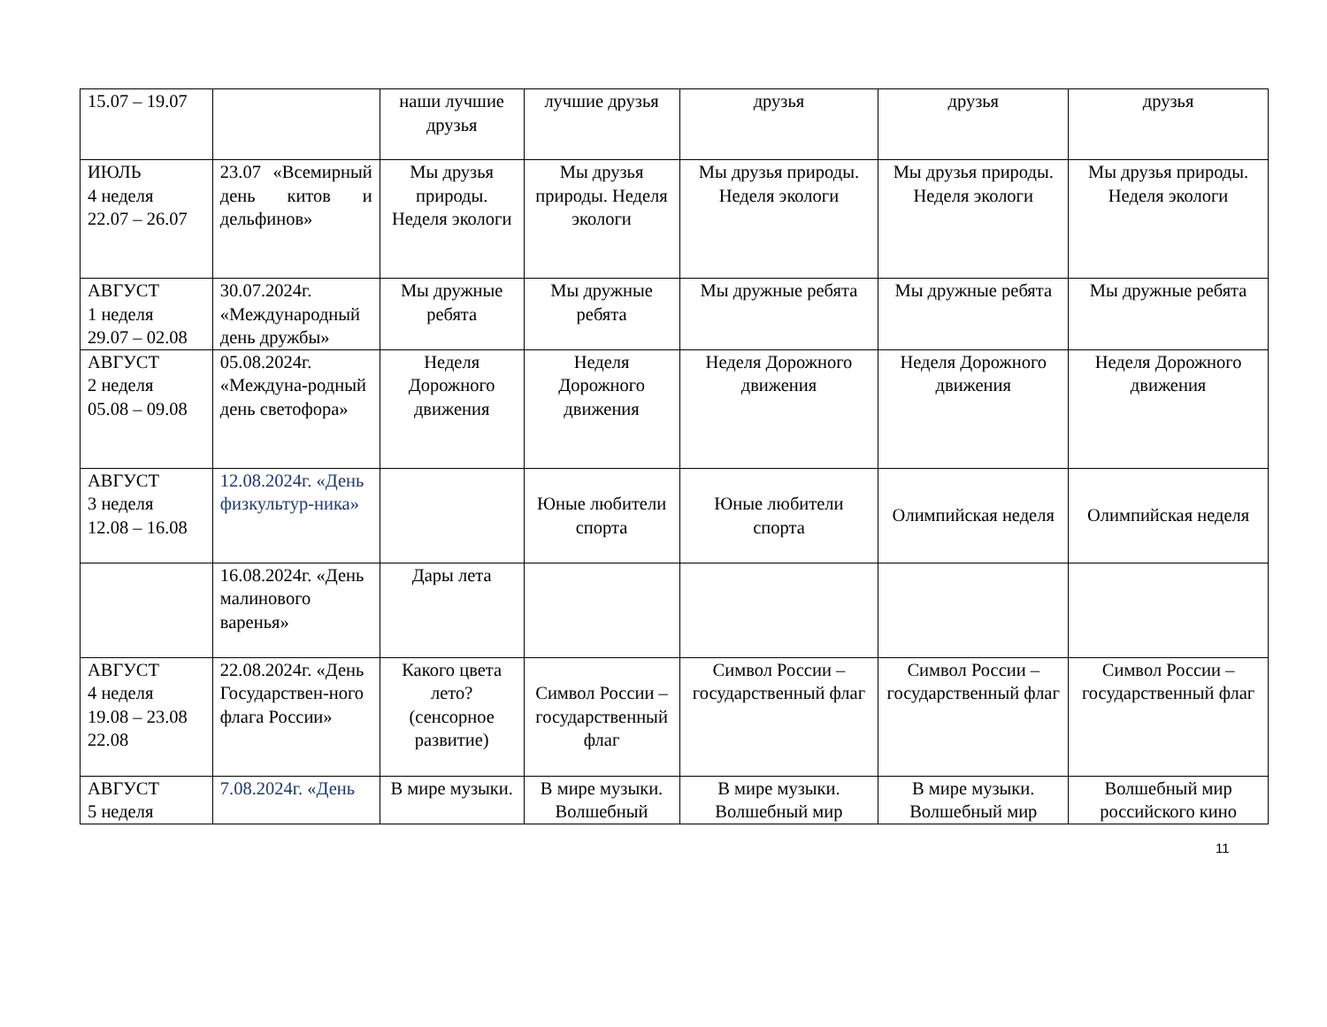| 15.07 – 19.07 | | наши лучшие друзья | лучшие друзья | друзья | друзья | друзья |
| ИЮЛЬ 4 неделя 22.07 – 26.07 | 23.07 «Всемирный день китов и дельфинов» | Мы друзья природы. Неделя экологи | Мы друзья природы. Неделя экологи | Мы друзья природы. Неделя экологи | Мы друзья природы. Неделя экологи | Мы друзья природы. Неделя экологи |
| АВГУСТ 1 неделя 29.07 – 02.08 | 30.07.2024г. «Международный день дружбы» | Мы дружные ребята | Мы дружные ребята | Мы дружные ребята | Мы дружные ребята | Мы дружные ребята |
| АВГУСТ 2 неделя 05.08 – 09.08 | 05.08.2024г. «Междуна-родный день светофора» | Неделя Дорожного движения | Неделя Дорожного движения | Неделя Дорожного движения | Неделя Дорожного движения | Неделя Дорожного движения |
| АВГУСТ 3 неделя 12.08 – 16.08 | 12.08.2024г. «День физкультур-ника» | | Юные любители спорта | Юные любители спорта | Олимпийская неделя | Олимпийская неделя |
| | 16.08.2024г. «День малинового варенья» | Дары лета | | | | |
| АВГУСТ 4 неделя 19.08 – 23.08 22.08 | 22.08.2024г. «День Государствен-ного флага России» | Какого цвета лето? (сенсорное развитие) | Символ России – государственный флаг | Символ России – государственный флаг | Символ России – государственный флаг | Символ России – государственный флаг |
| АВГУСТ 5 неделя | 7.08.2024г. «День | В мире музыки. | В мире музыки. Волшебный | В мире музыки. Волшебный мир | В мире музыки. Волшебный мир | Волшебный мир российского кино |
11